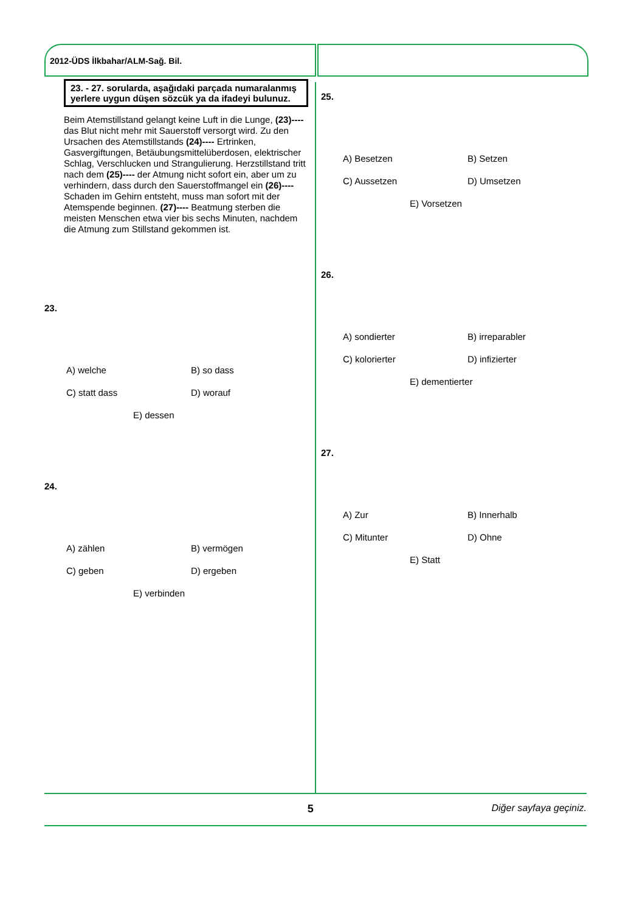2012-ÜDS İlkbahar/ALM-Sağ. Bil.
23. - 27. sorularda, aşağıdaki parçada numaralanmış yerlere uygun düşen sözcük ya da ifadeyi bulunuz.
Beim Atemstillstand gelangt keine Luft in die Lunge, (23)---- das Blut nicht mehr mit Sauerstoff versorgt wird. Zu den Ursachen des Atemstillstands (24)---- Ertrinken, Gasvergiftungen, Betäubungsmittelüberdosen, elektrischer Schlag, Verschlucken und Strangulierung. Herzstillstand tritt nach dem (25)---- der Atmung nicht sofort ein, aber um zu verhindern, dass durch den Sauerstoffmangel ein (26)---- Schaden im Gehirn entsteht, muss man sofort mit der Atemspende beginnen. (27)---- Beatmung sterben die meisten Menschen etwa vier bis sechs Minuten, nachdem die Atmung zum Stillstand gekommen ist.
23.
A) welche
B) so dass
C) statt dass
D) worauf
E) dessen
24.
A) zählen
B) vermögen
C) geben
D) ergeben
E) verbinden
25.
A) Besetzen
B) Setzen
C) Aussetzen
D) Umsetzen
E) Vorsetzen
26.
A) sondierter
B) irreparabler
C) kolorierter
D) infizierter
E) dementierter
27.
A) Zur
B) Innerhalb
C) Mitunter
D) Ohne
E) Statt
5 Diğer sayfaya geçiniz.